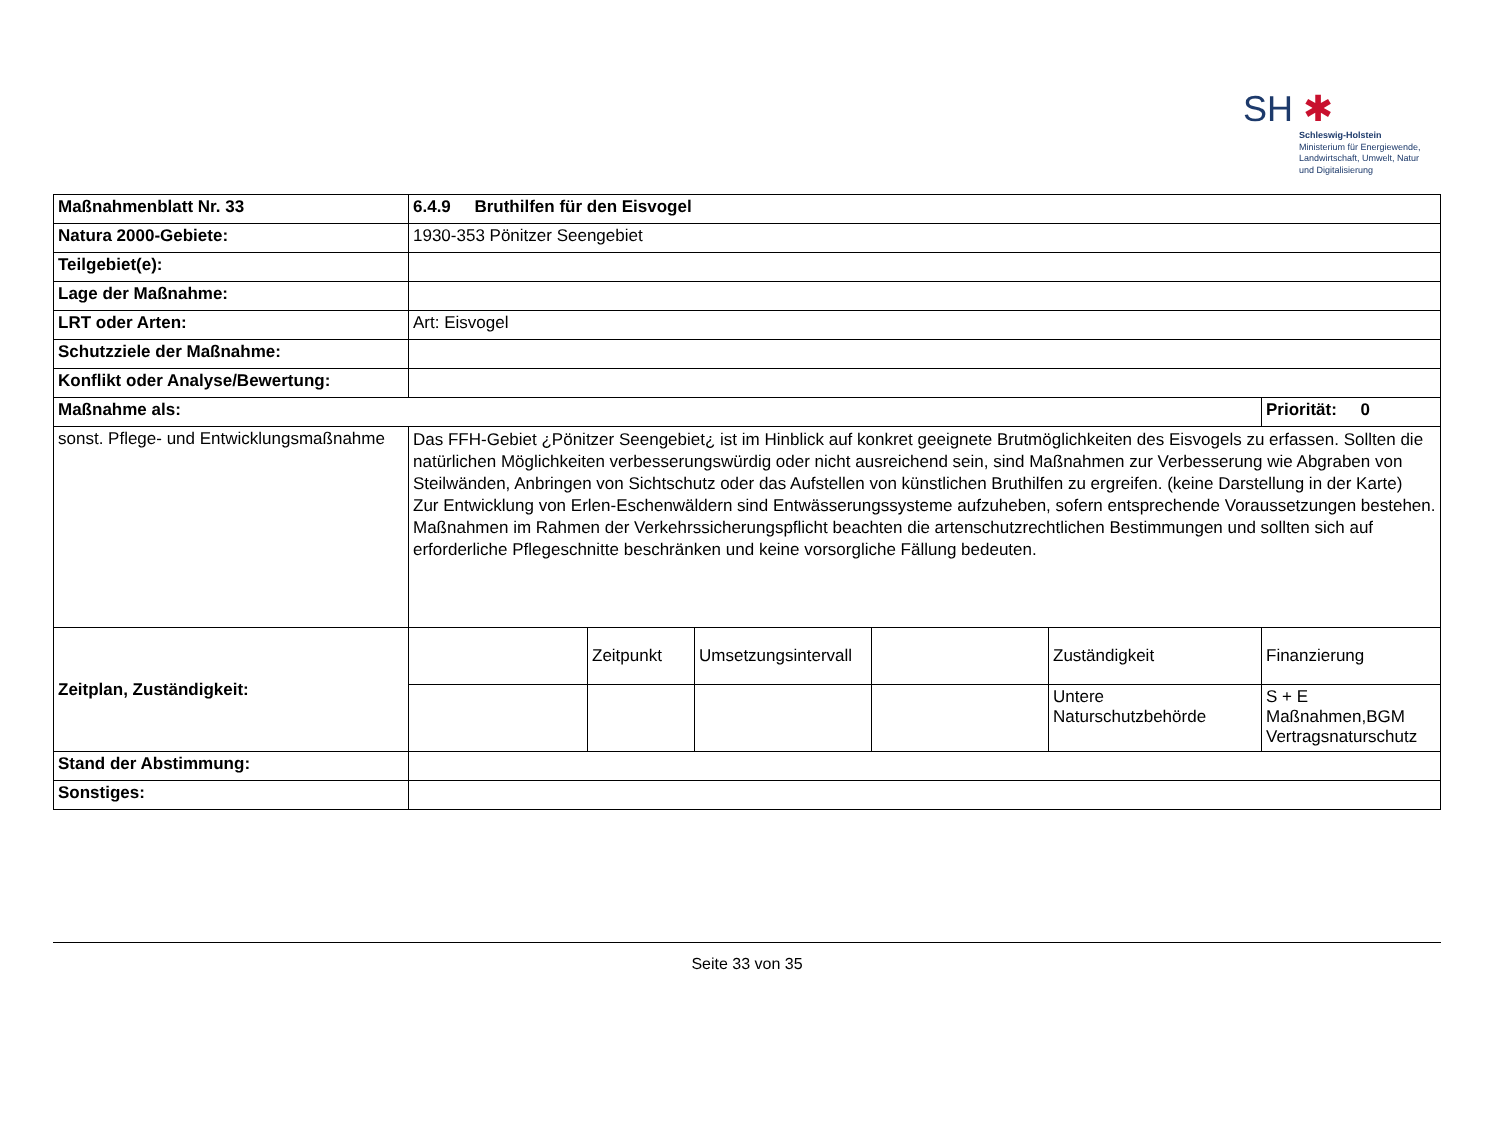SH ✱
Schleswig-Holstein
Ministerium für Energiewende,
Landwirtschaft, Umwelt, Natur
und Digitalisierung
| Maßnahmenblatt Nr. 33 | 6.4.9 Bruthilfen für den Eisvogel | | | | | |
| Natura 2000-Gebiete: | 1930-353 Pönitzer Seengebiet | | | | | |
| Teilgebiet(e): | | | | | | |
| Lage der Maßnahme: | | | | | | |
| LRT oder Arten: | Art: Eisvogel | | | | | |
| Schutzziele der Maßnahme: | | | | | | |
| Konflikt oder Analyse/Bewertung: | | | | | | |
| Maßnahme als: | | | | | | Priorität: 0 |
| sonst. Pflege- und Entwicklungsmaßnahme | Das FFH-Gebiet ¿Pönitzer Seengebiet¿ ist im Hinblick auf konkret geeignete Brutmöglichkeiten des Eisvogels zu erfassen. Sollten die natürlichen Möglichkeiten verbesserungswürdig oder nicht ausreichend sein, sind Maßnahmen zur Verbesserung wie Abgraben von Steilwänden, Anbringen von Sichtschutz oder das Aufstellen von künstlichen Bruthilfen zu ergreifen. (keine Darstellung in der Karte) Zur Entwicklung von Erlen-Eschenwäldern sind Entwässerungssysteme aufzuheben, sofern entsprechende Voraussetzungen bestehen. Maßnahmen im Rahmen der Verkehrssicherungspflicht beachten die artenschutzrechtlichen Bestimmungen und sollten sich auf erforderliche Pflegeschnitte beschränken und keine vorsorgliche Fällung bedeuten. | | | | | |
| Zeitplan, Zuständigkeit: | | Zeitpunkt | Umsetzungsintervall | | Zuständigkeit | Finanzierung |
| | | | | | Untere Naturschutzbehörde | S + E Maßnahmen,BGM Vertragsnaturschutz |
| Stand der Abstimmung: | | | | | | |
| Sonstiges: | | | | | | |
Seite 33 von 35